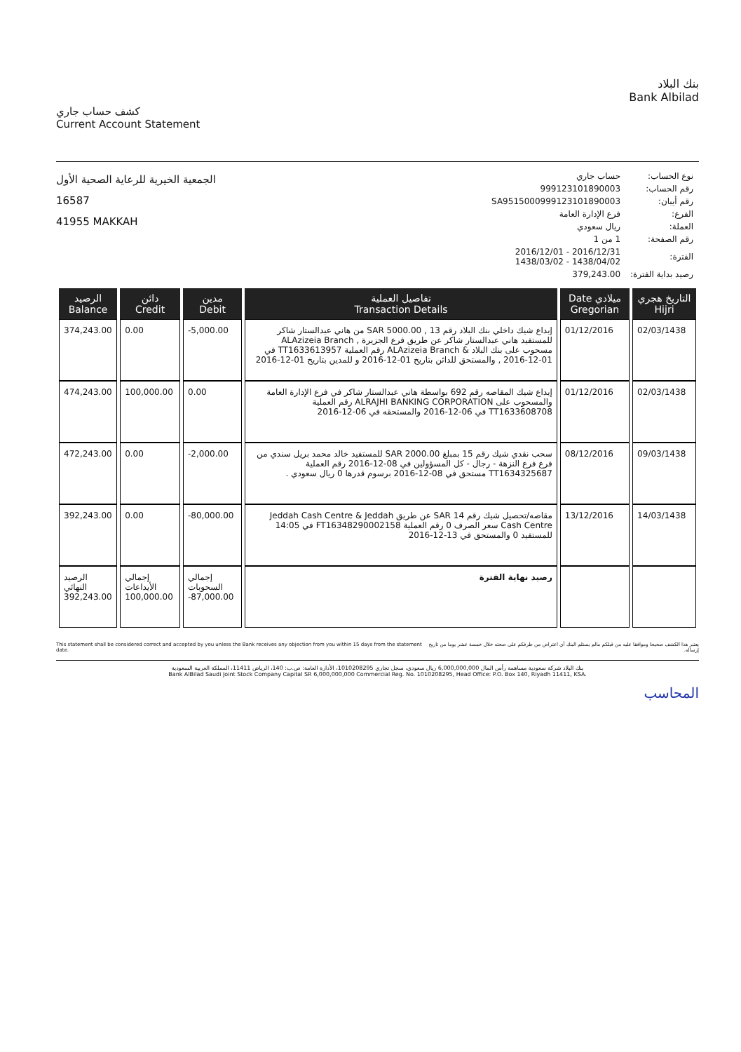كشف حساب جاري
Current Account Statement
بنك البلاد
Bank Albilad
الجمعية الخيرية للرعاية الصحية الأول
16587
41955 MAKKAH
| نوع الحساب: | حساب جاري |
| رقم الحساب: | 999123101890003 |
| رقم أيبان: | SA9515000999123101890003 |
| الفرع: | فرع الإدارة العامة |
| العملة: | ريال سعودي |
| رقم الصفحة: | 1 من 1 |
| الفترة: | 2016/12/31 - 2016/12/01 1438/04/02 - 1438/03/02 |
| رصيد بداية الفترة: | 379,243.00 |
| الرصيد Balance | دائن Credit | مدين Debit | تفاصيل العملية Transaction Details | Date ميلادي Gregorian | التاريخ هجري Hijri |
| --- | --- | --- | --- | --- | --- |
| 374,243.00 | 0.00 | -5,000.00 | إيداع شيك داخلي بنك البلاد رقم 13 , SAR 5000.00 من هاني عبدالستار شاكر للمستفيد هاني عبدالستار شاكر عن طريق فرع الجزيرة , ALAzizeia Branch مسحوب على بنك البلاد & ALAzizeia Branch رقم العملية TT1633613957 في 01-12-2016 , والمستحق للدائن بتاريخ 01-12-2016 و للمدين بتاريخ 01-12-2016 | 01/12/2016 | 02/03/1438 |
| 474,243.00 | 100,000.00 | 0.00 | إيداع شيك المقاصه رقم 692 بواسطة هاني عبدالستار شاكر في فرع الإدارة العامة والمسحوب على ALRAJHI BANKING CORPORATION رقم العملية TT1633608708 في 06-12-2016 والمستحقه في 06-12-2016 | 01/12/2016 | 02/03/1438 |
| 472,243.00 | 0.00 | -2,000.00 | سحب نقدي شيك رقم 15 بمبلغ SAR 2000.00 للمستفيد خالد محمد بريل سندي من فرع فرع النزهة - رجال - كل المسؤولين في 08-12-2016 رقم العملية TT1634325687 مستحق في 08-12-2016 برسوم قدرها 0 ريال سعودي . | 08/12/2016 | 09/03/1438 |
| 392,243.00 | 0.00 | -80,000.00 | مقاصه/تحصيل شيك رقم 14 SAR عن طريق Jeddah Cash Centre & Jeddah Cash Centre سعر الصرف 0 رقم العملية FT16348290002158 في 14:05 للمستفيد 0 والمستحق في 13-12-2016 | 13/12/2016 | 14/03/1438 |
| الرصيد النهائي 392,243.00 | إجمالي الأيداعات 100,000.00 | إجمالي السحوبات -87,000.00 | رصيد نهاية الفترة | | |
This statement shall be considered correct and accepted by you unless the Bank receives any objection from you within 15 days from the statement date.
يعتبر هذا الكشف صحيحا وموافقا عليه من قبلكم مالم يستلم البنك أي اعتراض من طرفكم على صحته خلال خمسة عشر يوما من تاريخ إرساله.
بنك البلاد شركة سعودية مساهمة رأس المال 6,000,000,000 ريال سعودي، سجل تجاري 1010208295، الأدارة العامة: ص.ب: 140، الرياض 11411، المملكة العربية السعودية
Bank AlBilad Saudi Joint Stock Company Capital SR 6,000,000,000 Commercial Reg. No. 1010208295, Head Office: P.O. Box 140, Riyadh 11411, KSA.
المحاسب